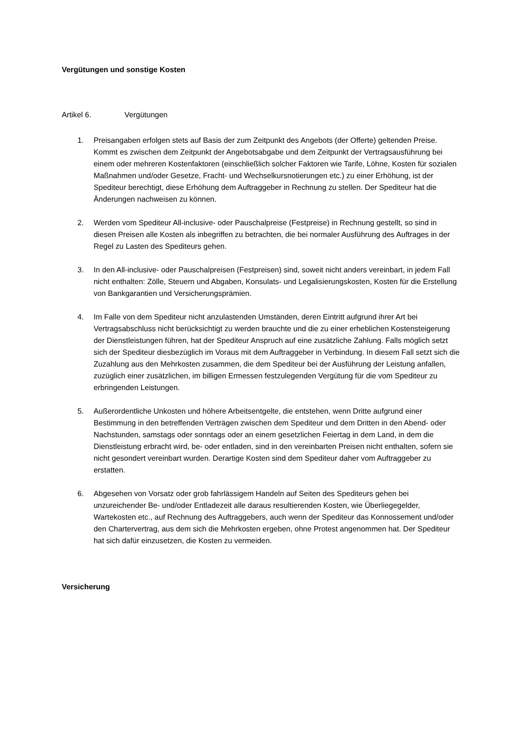Vergütungen und sonstige Kosten
Artikel 6. Vergütungen
1. Preisangaben erfolgen stets auf Basis der zum Zeitpunkt des Angebots (der Offerte) geltenden Preise. Kommt es zwischen dem Zeitpunkt der Angebotsabgabe und dem Zeitpunkt der Vertragsausführung bei einem oder mehreren Kostenfaktoren (einschließlich solcher Faktoren wie Tarife, Löhne, Kosten für sozialen Maßnahmen und/oder Gesetze, Fracht- und Wechselkursnotierungen etc.) zu einer Erhöhung, ist der Spediteur berechtigt, diese Erhöhung dem Auftraggeber in Rechnung zu stellen. Der Spediteur hat die Änderungen nachweisen zu können.
2. Werden vom Spediteur All-inclusive- oder Pauschalpreise (Festpreise) in Rechnung gestellt, so sind in diesen Preisen alle Kosten als inbegriffen zu betrachten, die bei normaler Ausführung des Auftrages in der Regel zu Lasten des Spediteurs gehen.
3. In den All-inclusive- oder Pauschalpreisen (Festpreisen) sind, soweit nicht anders vereinbart, in jedem Fall nicht enthalten: Zölle, Steuern und Abgaben, Konsulats- und Legalisierungskosten, Kosten für die Erstellung von Bankgarantien und Versicherungsprämien.
4. Im Falle von dem Spediteur nicht anzulastenden Umständen, deren Eintritt aufgrund ihrer Art bei Vertragsabschluss nicht berücksichtigt zu werden brauchte und die zu einer erheblichen Kostensteigerung der Dienstleistungen führen, hat der Spediteur Anspruch auf eine zusätzliche Zahlung. Falls möglich setzt sich der Spediteur diesbezüglich im Voraus mit dem Auftraggeber in Verbindung. In diesem Fall setzt sich die Zuzahlung aus den Mehrkosten zusammen, die dem Spediteur bei der Ausführung der Leistung anfallen, zuzüglich einer zusätzlichen, im billigen Ermessen festzulegenden Vergütung für die vom Spediteur zu erbringenden Leistungen.
5. Außerordentliche Unkosten und höhere Arbeitsentgelte, die entstehen, wenn Dritte aufgrund einer Bestimmung in den betreffenden Verträgen zwischen dem Spediteur und dem Dritten in den Abend- oder Nachstunden, samstags oder sonntags oder an einem gesetzlichen Feiertag in dem Land, in dem die Dienstleistung erbracht wird, be- oder entladen, sind in den vereinbarten Preisen nicht enthalten, sofern sie nicht gesondert vereinbart wurden. Derartige Kosten sind dem Spediteur daher vom Auftraggeber zu erstatten.
6. Abgesehen von Vorsatz oder grob fahrlässigem Handeln auf Seiten des Spediteurs gehen bei unzureichender Be- und/oder Entladezeit alle daraus resultierenden Kosten, wie Überliegegelder, Wartekosten etc., auf Rechnung des Auftraggebers, auch wenn der Spediteur das Konnossement und/oder den Chartervertrag, aus dem sich die Mehrkosten ergeben, ohne Protest angenommen hat. Der Spediteur hat sich dafür einzusetzen, die Kosten zu vermeiden.
Versicherung